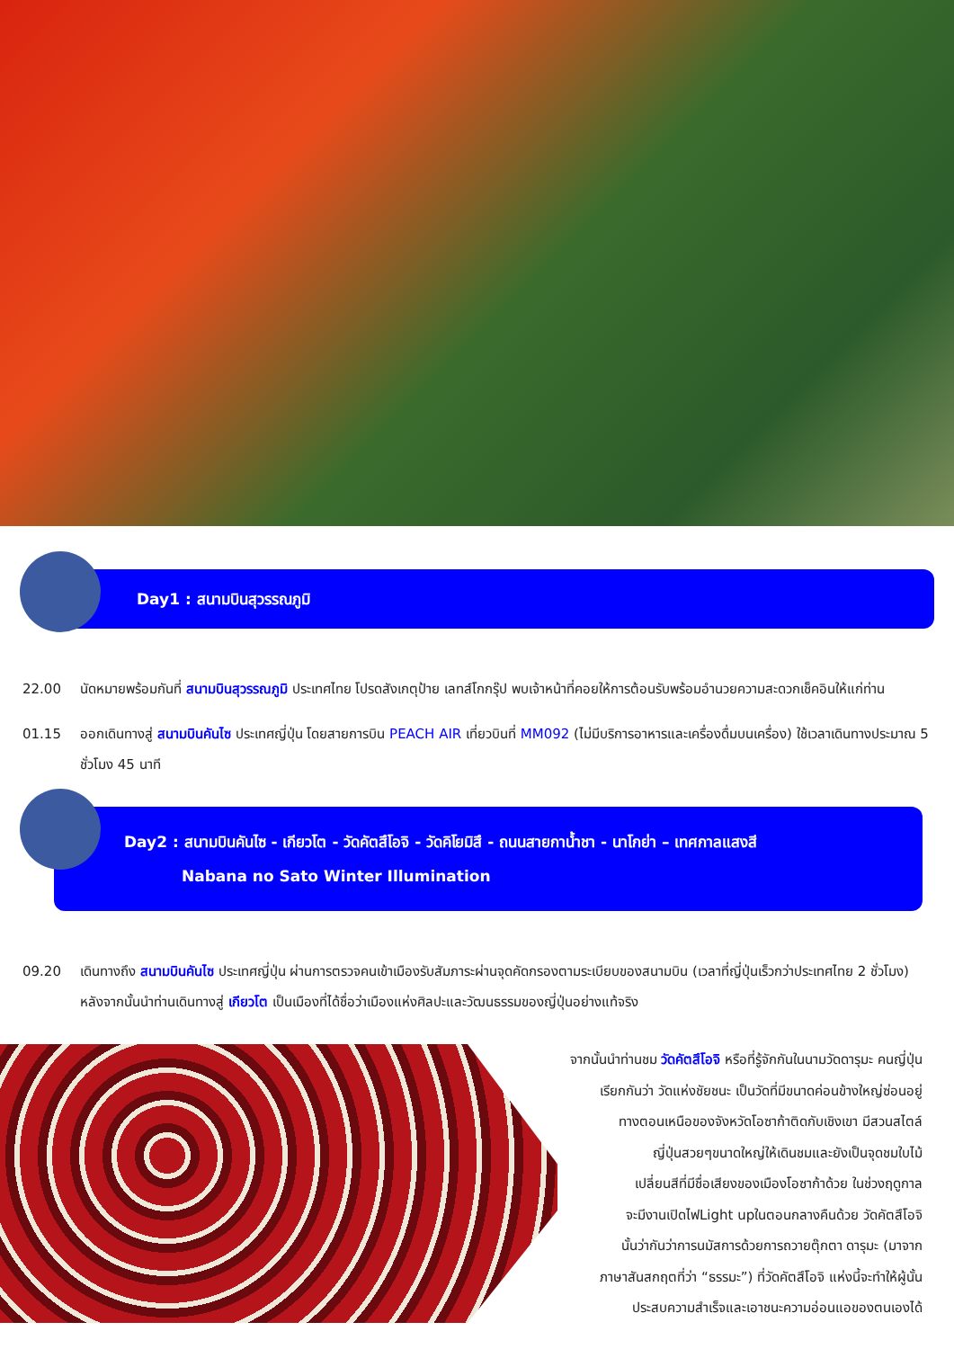Day1 : สนามบินสุวรรณภูมิ
22.00 นัดหมายพร้อมกันที่ สนามบินสุวรรณภูมิ ประเทศไทย โปรดสังเกตุป้าย เลทส์โกกรุ๊ป พบเจ้าหน้าที่คอยให้การต้อนรับพร้อมอำนวยความสะดวกเช็คอินให้แก่ท่าน
01.15 ออกเดินทางสู่ สนามบินคันไซ ประเทศญี่ปุ่น โดยสายการบิน PEACH AIR เที่ยวบินที่ MM092 (ไม่มีบริการอาหารและเครื่องดื่มบนเครื่อง) ใช้เวลาเดินทางประมาณ 5 ชั่วโมง 45 นาที
Day2 : สนามบินคันไซ - เกียวโต - วัดคัตสึโอจิ - วัดคิโยมิสึ - ถนนสายกาน้ำชา - นาโกย่า – เทศกาลแสงสี
Nabana no Sato Winter Illumination
09.20 เดินทางถึง สนามบินคันไซ ประเทศญี่ปุ่น ผ่านการตรวจคนเข้าเมืองรับสัมภาระผ่านจุดคัดกรองตามระเบียบของสนามบิน (เวลาที่ญี่ปุ่นเร็วกว่าประเทศไทย 2 ชั่วโมง) หลังจากนั้นนำท่านเดินทางสู่ เกียวโต เป็นเมืองที่ได้ชื่อว่าเมืองแห่งศิลปะและวัฒนธรรมของญี่ปุ่นอย่างแท้จริง
จากนั้นนำท่านชม วัดคัตสึโอจิ หรือที่รู้จักกันในนามวัดดารุมะ คนญี่ปุ่น
เรียกกันว่า วัดแห่งชัยชนะ เป็นวัดที่มีขนาดค่อนข้างใหญ่ซ่อนอยู่
ทางตอนเหนือของจังหวัดโอซาก้าติดกับเชิงเขา มีสวนสไตล์
ญี่ปุ่นสวยๆขนาดใหญ่ให้เดินชมและยังเป็นจุดชมใบไม้
เปลี่ยนสีที่มีชื่อเสียงของเมืองโอซาก้าด้วย ในช่วงฤดูกาล
จะมีงานเปิดไฟLight upในตอนกลางคืนด้วย วัดคัตสึโอจิ
นั้นว่ากันว่าการนมัสการด้วยการถวายตุ๊กตา ดารุมะ (มาจาก
ภาษาสันสกฤตที่ว่า “ธรรมะ”) ที่วัดคัตสึโอจิ แห่งนี้จะทำให้ผู้นั้น
ประสบความสำเร็จและเอาชนะความอ่อนแอของตนเองได้